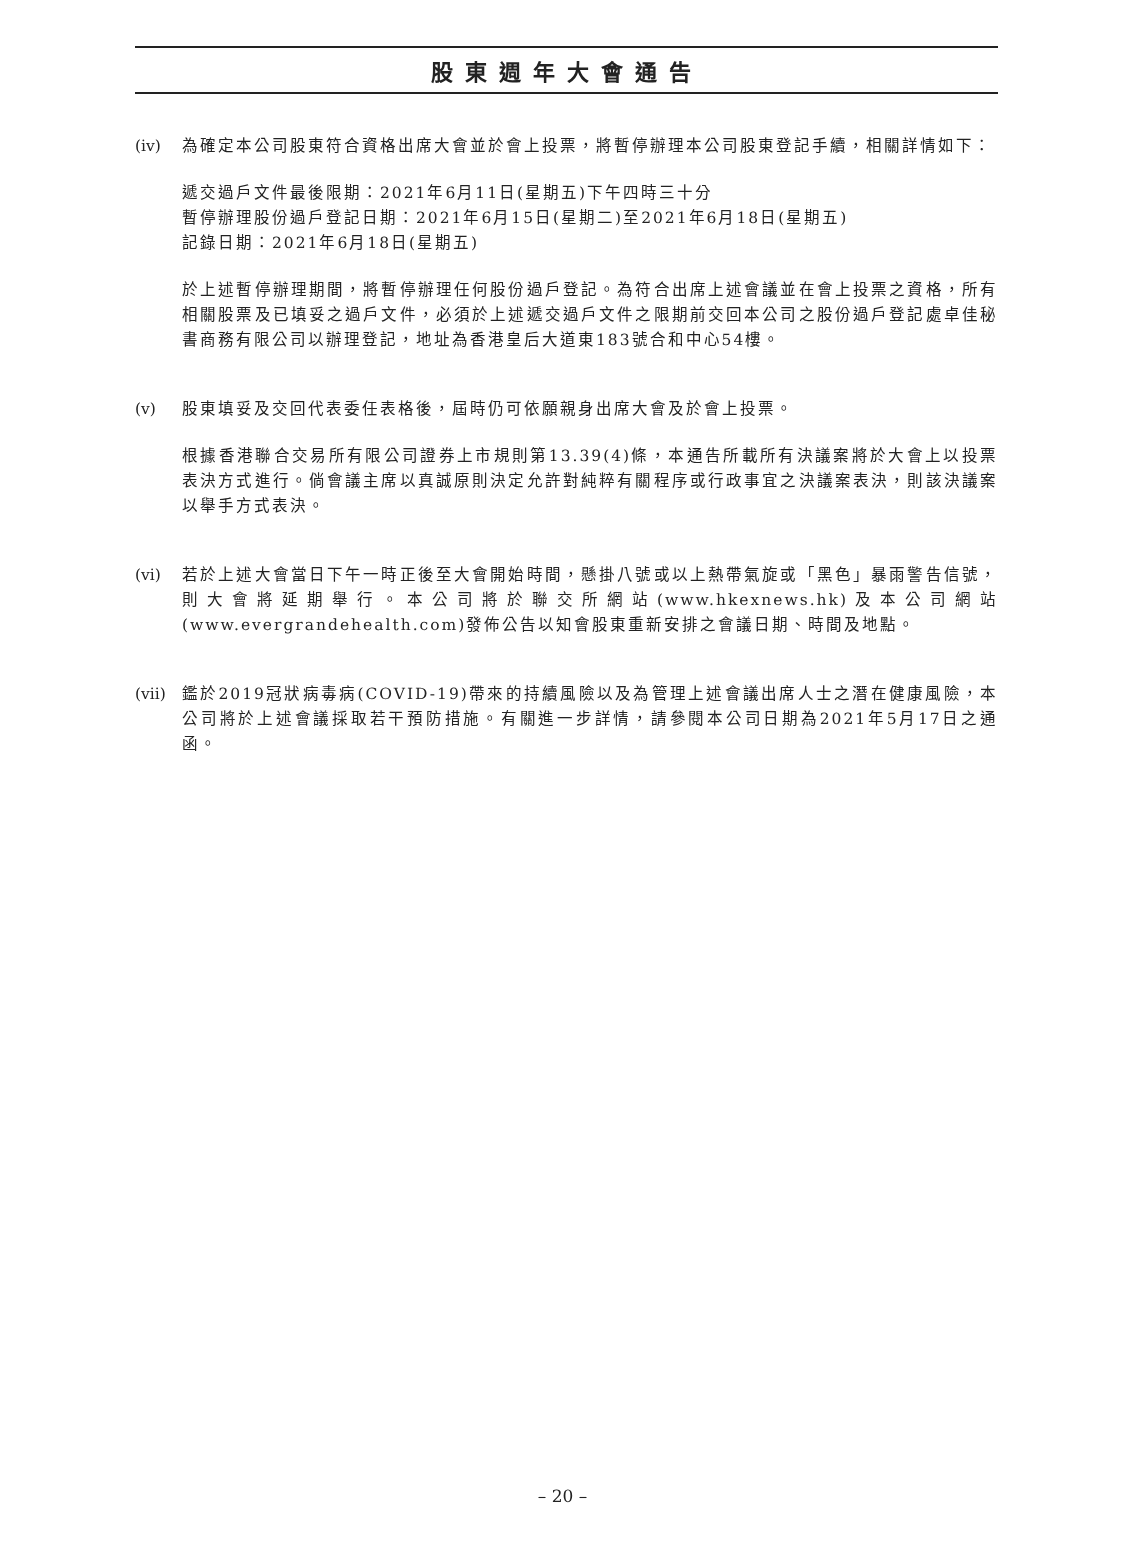股東週年大會通告
(iv) 為確定本公司股東符合資格出席大會並於會上投票，將暫停辦理本公司股東登記手續，相關詳情如下：
遞交過戶文件最後限期：2021年6月11日(星期五)下午四時三十分
暫停辦理股份過戶登記日期：2021年6月15日(星期二)至2021年6月18日(星期五)
記錄日期：2021年6月18日(星期五)
於上述暫停辦理期間，將暫停辦理任何股份過戶登記。為符合出席上述會議並在會上投票之資格，所有相關股票及已填妥之過戶文件，必須於上述遞交過戶文件之限期前交回本公司之股份過戶登記處卓佳秘書商務有限公司以辦理登記，地址為香港皇后大道東183號合和中心54樓。
(v) 股東填妥及交回代表委任表格後，屆時仍可依願親身出席大會及於會上投票。
根據香港聯合交易所有限公司證券上市規則第13.39(4)條，本通告所載所有決議案將於大會上以投票表決方式進行。倘會議主席以真誠原則決定允許對純粹有關程序或行政事宜之決議案表決，則該決議案以舉手方式表決。
(vi) 若於上述大會當日下午一時正後至大會開始時間，懸掛八號或以上熱帶氣旋或「黑色」暴雨警告信號，則大會將延期舉行。本公司將於聯交所網站(www.hkexnews.hk)及本公司網站(www.evergrandehealth.com)發佈公告以知會股東重新安排之會議日期、時間及地點。
(vii)
鑑於2019冠狀病毒病(COVID-19)帶來的持續風險以及為管理上述會議出席人士之潛在健康風險，本公司將於上述會議採取若干預防措施。有關進一步詳情，請參閱本公司日期為2021年5月17日之通函。
– 20 –